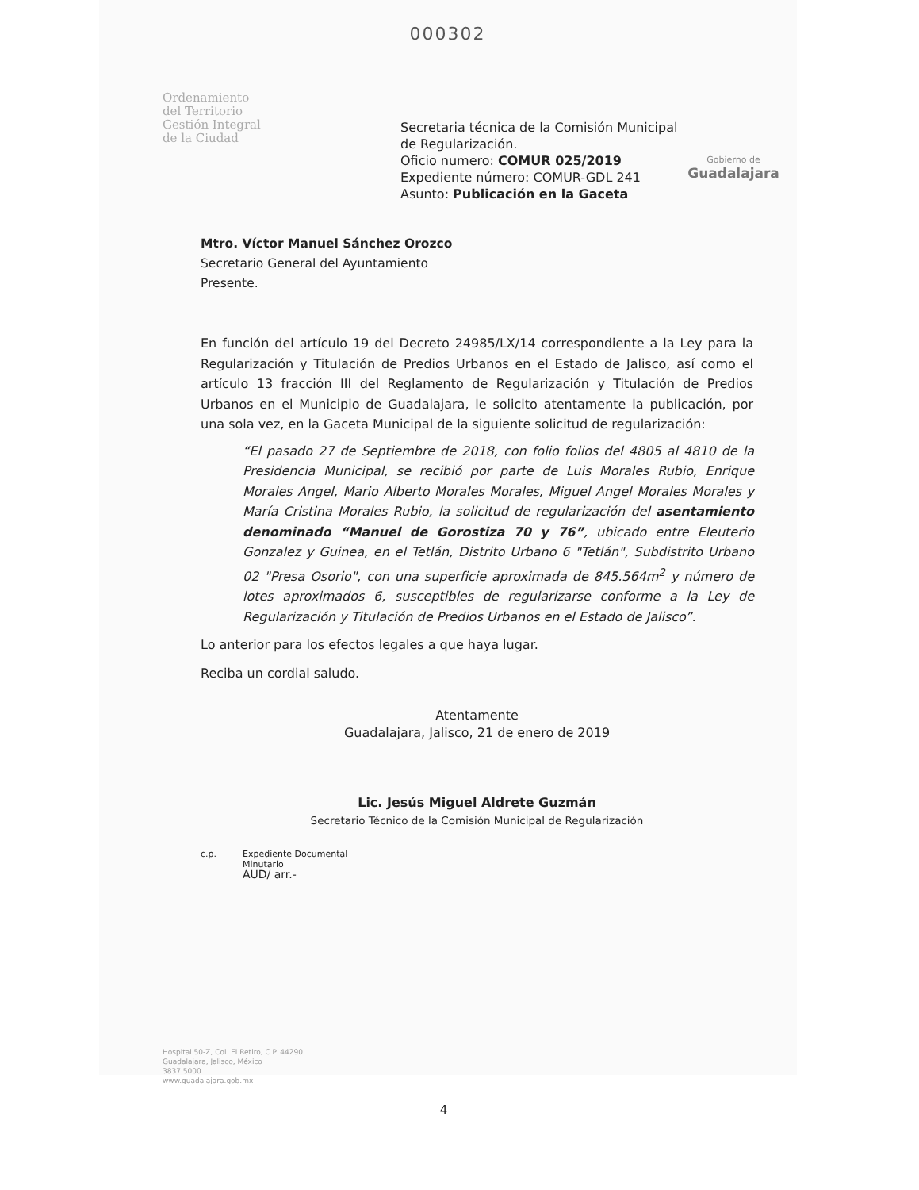000302
Ordenamiento
del Territorio
Gestión Integral
de la Ciudad
Secretaria técnica de la Comisión Municipal de Regularización.
Oficio numero: COMUR 025/2019
Expediente número: COMUR-GDL 241
Asunto: Publicación en la Gaceta
Gobierno de
Guadalajara
Mtro. Víctor Manuel Sánchez Orozco
Secretario General del Ayuntamiento
Presente.
En función del artículo 19 del Decreto 24985/LX/14 correspondiente a la Ley para la Regularización y Titulación de Predios Urbanos en el Estado de Jalisco, así como el artículo 13 fracción III del Reglamento de Regularización y Titulación de Predios Urbanos en el Municipio de Guadalajara, le solicito atentamente la publicación, por una sola vez, en la Gaceta Municipal de la siguiente solicitud de regularización:
“El pasado 27 de Septiembre de 2018, con folio folios del 4805 al 4810 de la Presidencia Municipal, se recibió por parte de Luis Morales Rubio, Enrique Morales Angel, Mario Alberto Morales Morales, Miguel Angel Morales Morales y María Cristina Morales Rubio, la solicitud de regularización del asentamiento denominado “Manuel de Gorostiza 70 y 76”, ubicado entre Eleuterio Gonzalez y Guinea, en el Tetlán, Distrito Urbano 6 "Tetlán", Subdistrito Urbano 02 "Presa Osorio", con una superficie aproximada de 845.564m<sup>2</sup> y número de lotes aproximados 6, susceptibles de regularizarse conforme a la Ley de Regularización y Titulación de Predios Urbanos en el Estado de Jalisco”.
Lo anterior para los efectos legales a que haya lugar.
Reciba un cordial saludo.
Atentamente
Guadalajara, Jalisco, 21 de enero de 2019
Lic. Jesús Miguel Aldrete Guzmán
Secretario Técnico de la Comisión Municipal de Regularización
c.p. Expediente Documental
Minutario
AUD/ arr.-
Hospital 50-Z, Col. El Retiro, C.P. 44290
Guadalajara, Jalisco, México
3837 5000
www.guadalajara.gob.mx
4